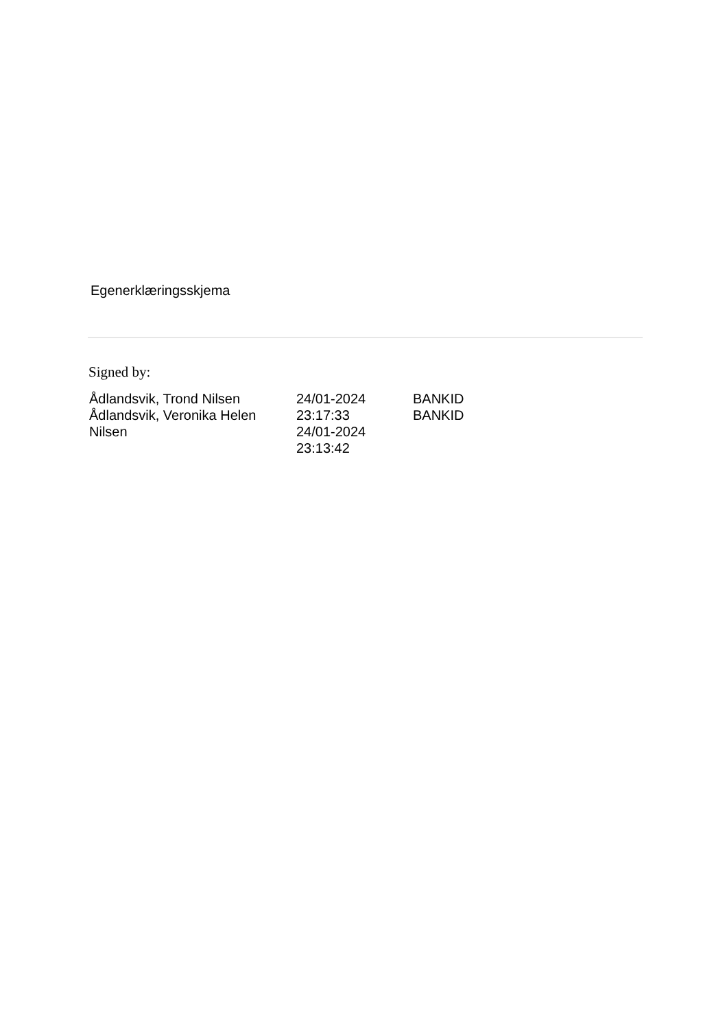Egenerklæringsskjema
Signed by:
| Ådlandsvik, Trond Nilsen | 24/01-2024 | BANKID |
| Ådlandsvik, Veronika Helen | 23:17:33 | BANKID |
| Nilsen | 24/01-2024 | |
| | 23:13:42 | |